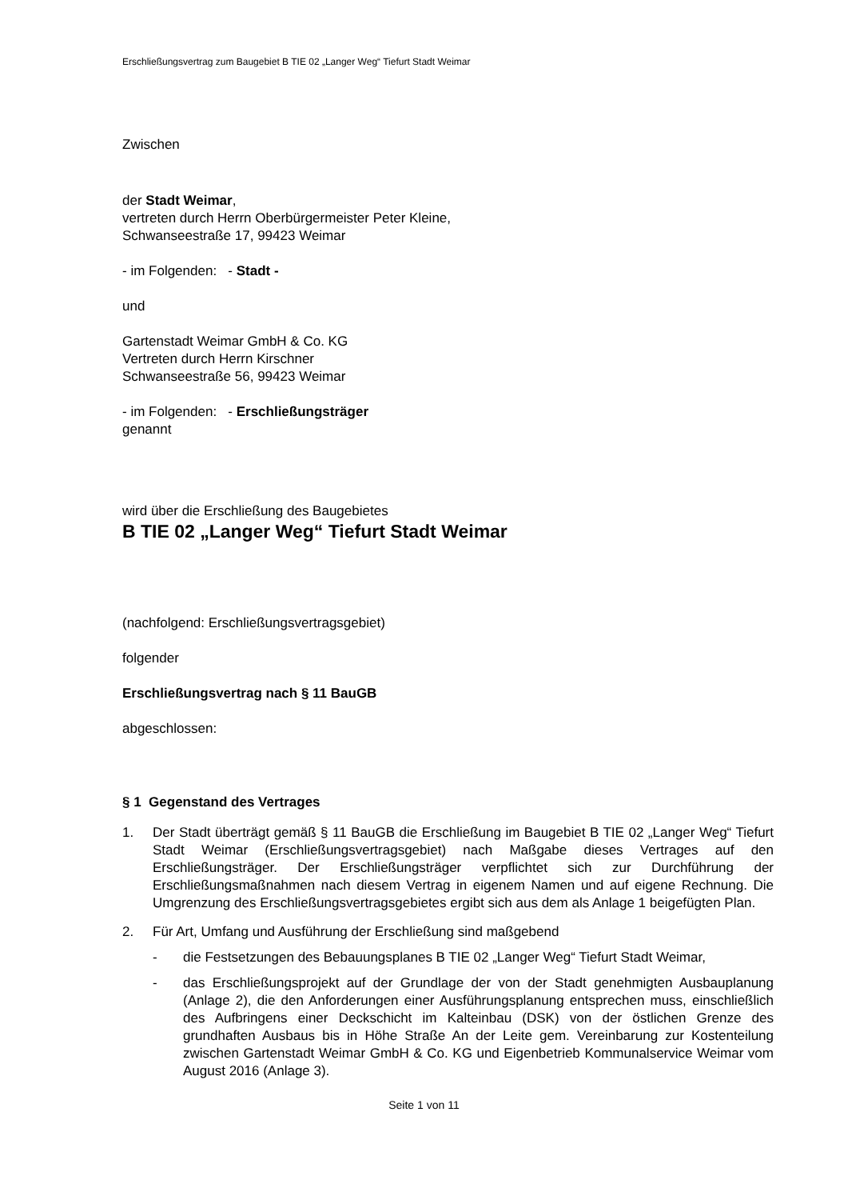Erschließungsvertrag zum Baugebiet B TIE 02 „Langer Weg“ Tiefurt Stadt Weimar
Zwischen
der Stadt Weimar,
vertreten durch Herrn Oberbürgermeister Peter Kleine,
Schwanseestraße 17, 99423 Weimar
- im Folgenden: - Stadt -
und
Gartenstadt Weimar GmbH & Co. KG
Vertreten durch Herrn Kirschner
Schwanseestraße 56, 99423 Weimar
- im Folgenden: - Erschließungsträger
genannt
wird über die Erschließung des Baugebietes
B TIE 02 „Langer Weg“ Tiefurt Stadt Weimar
(nachfolgend: Erschließungsvertragsgebiet)
folgender
Erschließungsvertrag nach § 11 BauGB
abgeschlossen:
§ 1 Gegenstand des Vertrages
1. Der Stadt überträgt gemäß § 11 BauGB die Erschließung im Baugebiet B TIE 02 „Langer Weg“ Tiefurt Stadt Weimar (Erschließungsvertragsgebiet) nach Maßgabe dieses Vertrages auf den Erschließungsträger. Der Erschließungsträger verpflichtet sich zur Durchführung der Erschließungsmaßnahmen nach diesem Vertrag in eigenem Namen und auf eigene Rechnung. Die Umgrenzung des Erschließungsvertragsgebietes ergibt sich aus dem als Anlage 1 beigefügten Plan.
2. Für Art, Umfang und Ausführung der Erschließung sind maßgebend
- die Festsetzungen des Bebauungsplanes B TIE 02 „Langer Weg“ Tiefurt Stadt Weimar,
- das Erschließungsprojekt auf der Grundlage der von der Stadt genehmigten Ausbauplanung (Anlage 2), die den Anforderungen einer Ausführungsplanung entsprechen muss, einschließlich des Aufbringens einer Deckschicht im Kalteinbau (DSK) von der östlichen Grenze des grundhaften Ausbaus bis in Höhe Straße An der Leite gem. Vereinbarung zur Kostenteilung zwischen Gartenstadt Weimar GmbH & Co. KG und Eigenbetrieb Kommunalservice Weimar vom August 2016 (Anlage 3).
Seite 1 von 11